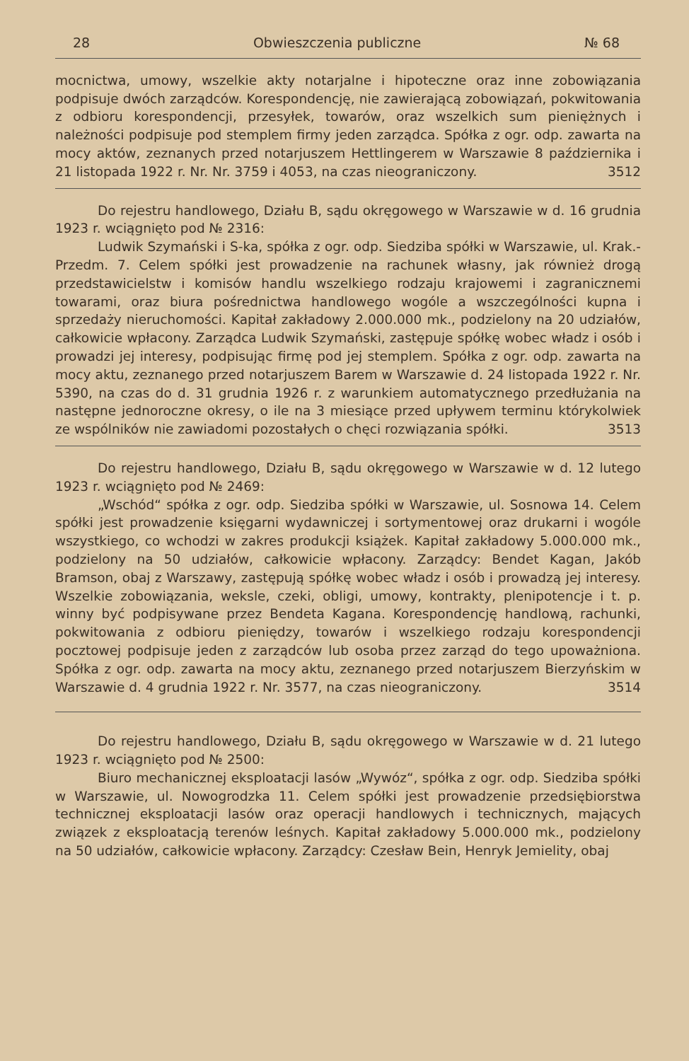28 Obwieszczenia publiczne № 68
mocnictwa, umowy, wszelkie akty notarjalne i hipoteczne oraz inne zobowiązania podpisuje dwóch zarządców. Korespondencję, nie zawierającą zobowiązań, pokwitowania z odbioru korespondencji, przesyłek, towarów, oraz wszelkich sum pieniężnych i należności podpisuje pod stemplem firmy jeden zarządca. Spółka z ogr. odp. zawarta na mocy aktów, zeznanych przed notarjuszem Hettlingerem w Warszawie 8 października i 21 listopada 1922 r. Nr. Nr. 3759 i 4053, na czas nieograniczony. 3512
Do rejestru handlowego, Działu B, sądu okręgowego w Warszawie w d. 16 grudnia 1923 r. wciągnięto pod № 2316:
Ludwik Szymański i S-ka, spółka z ogr. odp. Siedziba spółki w Warszawie, ul. Krak.-Przedm. 7. Celem spółki jest prowadzenie na rachunek własny, jak również drogą przedstawicielstw i komisów handlu wszelkiego rodzaju krajowemi i zagranicznemi towarami, oraz biura pośrednictwa handlowego wogóle a wszczególności kupna i sprzedaży nieruchomości. Kapitał zakładowy 2.000.000 mk., podzielony na 20 udziałów, całkowicie wpłacony. Zarządca Ludwik Szymański, zastępuje spółkę wobec władz i osób i prowadzi jej interesy, podpisując firmę pod jej stemplem. Spółka z ogr. odp. zawarta na mocy aktu, zeznanego przed notarjuszem Barem w Warszawie d. 24 listopada 1922 r. Nr. 5390, na czas do d. 31 grudnia 1926 r. z warunkiem automatycznego przedłużania na następne jednoroczne okresy, o ile na 3 miesiące przed upływem terminu którykolwiek ze wspólników nie zawiadomi pozostałych o chęci rozwiązania spółki. 3513
Do rejestru handlowego, Działu B, sądu okręgowego w Warszawie w d. 12 lutego 1923 r. wciągnięto pod № 2469:
„Wschód“ spółka z ogr. odp. Siedziba spółki w Warszawie, ul. Sosnowa 14. Celem spółki jest prowadzenie księgarni wydawniczej i sortymentowej oraz drukarni i wogóle wszystkiego, co wchodzi w zakres produkcji książek. Kapitał zakładowy 5.000.000 mk., podzielony na 50 udziałów, całkowicie wpłacony. Zarządcy: Bendet Kagan, Jakób Bramson, obaj z Warszawy, zastępują spółkę wobec władz i osób i prowadzą jej interesy. Wszelkie zobowiązania, weksle, czeki, obligi, umowy, kontrakty, plenipotencje i t. p. winny być podpisywane przez Bendeta Kagana. Korespondencję handlową, rachunki, pokwitowania z odbioru pieniędzy, towarów i wszelkiego rodzaju korespondencji pocztowej podpisuje jeden z zarządców lub osoba przez zarząd do tego upoważniona. Spółka z ogr. odp. zawarta na mocy aktu, zeznanego przed notarjuszem Bierzyńskim w Warszawie d. 4 grudnia 1922 r. Nr. 3577, na czas nieograniczony. 3514
Do rejestru handlowego, Działu B, sądu okręgowego w Warszawie w d. 21 lutego 1923 r. wciągnięto pod № 2500:
Biuro mechanicznej eksploatacji lasów „Wywóz“, spółka z ogr. odp. Siedziba spółki w Warszawie, ul. Nowogrodzka 11. Celem spółki jest prowadzenie przedsiębiorstwa technicznej eksploatacji lasów oraz operacji handlowych i technicznych, mających związek z eksploatacją terenów leśnych. Kapitał zakładowy 5.000.000 mk., podzielony na 50 udziałów, całkowicie wpłacony. Zarządcy: Czesław Bein, Henryk Jemielity, obaj